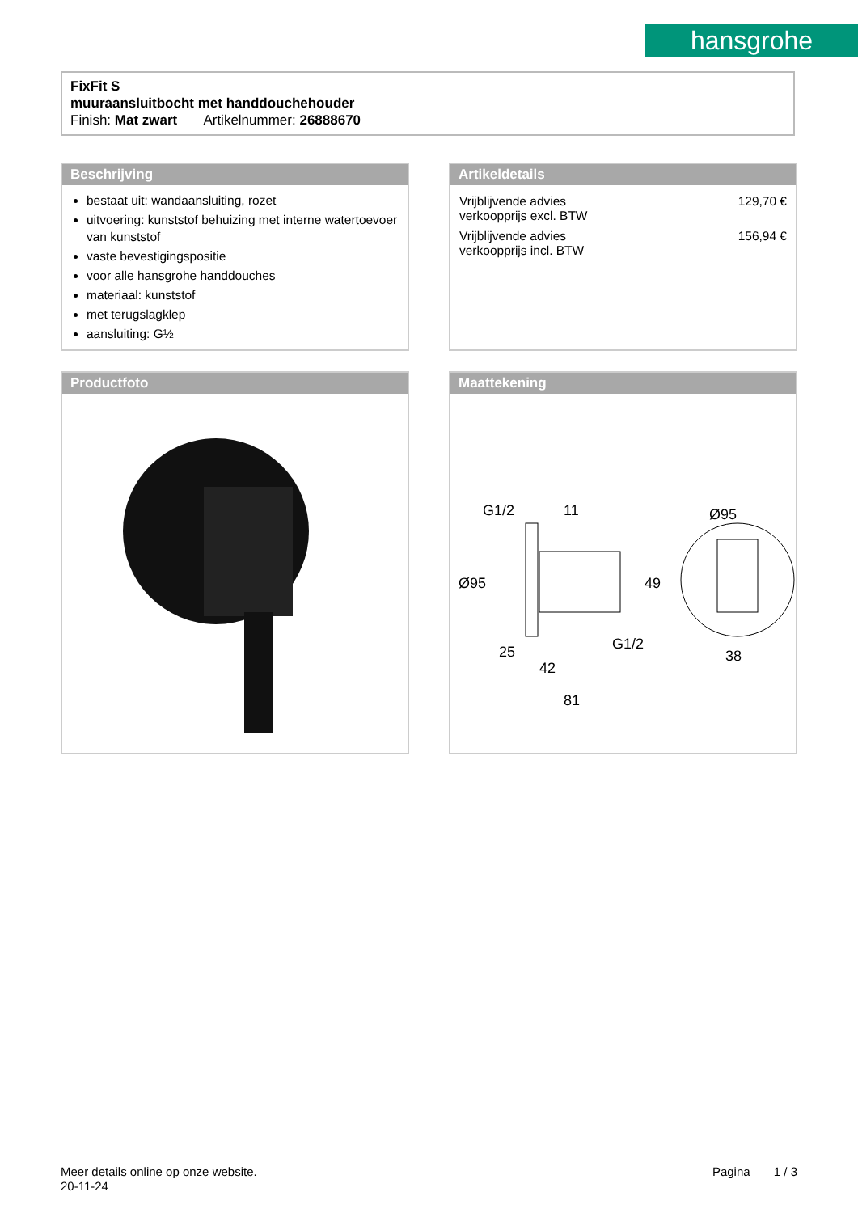hansgrohe
FixFit S
muuraansluitbocht met handdouchehouder
Finish: Mat zwart Artikelnummer: 26888670
Beschrijving
bestaat uit: wandaansluiting, rozet
uitvoering: kunststof behuizing met interne watertoevoer van kunststof
vaste bevestigingspositie
voor alle hansgrohe handdouches
materiaal: kunststof
met terugslagklep
aansluiting: G½
Artikeldetails
| Vrijblijvende advies verkoopprijs excl. BTW | 129,70 € |
| Vrijblijvende advies verkoopprijs incl. BTW | 156,94 € |
Productfoto
Maattekening
11
Ø95
Ø95
49
G1/2
25
42
81
38
G1/2
Meer details online op onze website.
20-11-24
Pagina 1 / 3